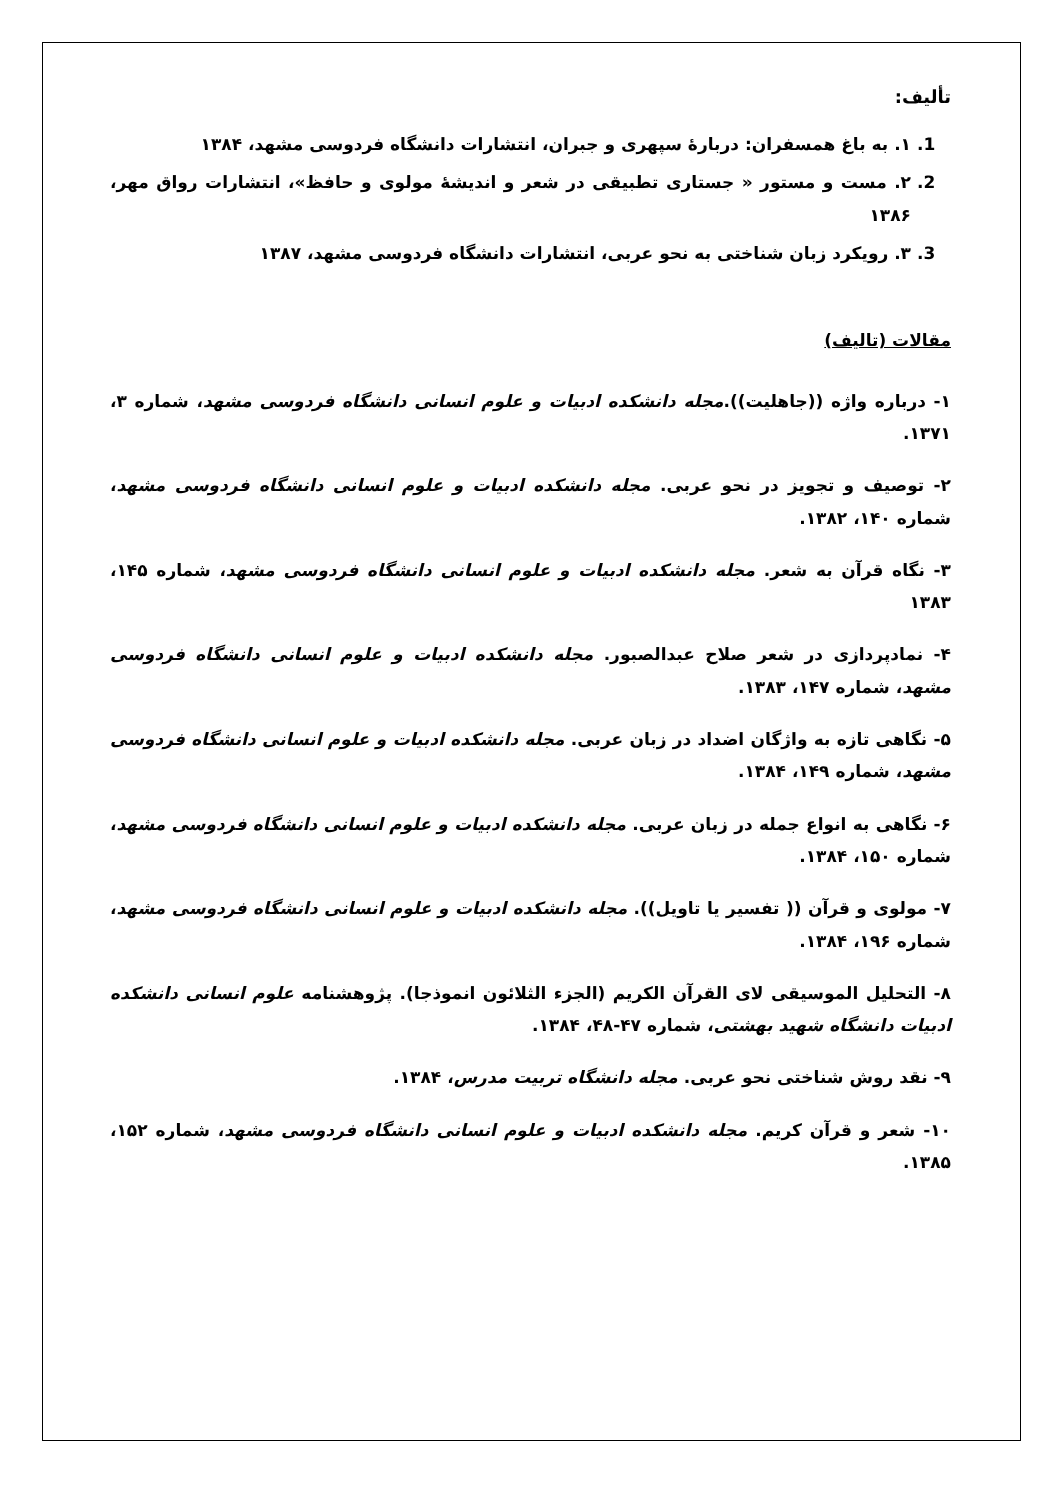تألیف:
1. ۱. به باغ همسفران: دربارهٔ سپهری و جبران، انتشارات دانشگاه فردوسی مشهد، ۱۳۸۴
2. ۲. مست و مستور « جستاری تطبیقی در شعر و اندیشهٔ مولوی و حافظ»، انتشارات رواق مهر، ۱۳۸۶
3. ۳. رویکرد زبان شناختی به نحو عربی، انتشارات دانشگاه فردوسی مشهد، ۱۳۸۷
مقالات (تالیف)
۱- درباره واژه ((جاهلیت)).مجله دانشکده ادبیات و علوم انسانی دانشگاه فردوسی مشهد، شماره ۳، ۱۳۷۱.
۲- توصیف و تجویز در نحو عربی. مجله دانشکده ادبیات و علوم انسانی دانشگاه فردوسی مشهد، شماره ۱۴۰، ۱۳۸۲.
۳- نگاه قرآن به شعر. مجله دانشکده ادبیات و علوم انسانی دانشگاه فردوسی مشهد، شماره ۱۴۵، ۱۳۸۳
۴- نمادپردازی در شعر صلاح عبدالصبور. مجله دانشکده ادبیات و علوم انسانی دانشگاه فردوسی مشهد، شماره ۱۴۷، ۱۳۸۳.
۵- نگاهی تازه به واژگان اضداد در زبان عربی. مجله دانشکده ادبیات و علوم انسانی دانشگاه فردوسی مشهد، شماره ۱۴۹، ۱۳۸۴.
۶- نگاهی به انواع جمله در زبان عربی. مجله دانشکده ادبیات و علوم انسانی دانشگاه فردوسی مشهد، شماره ۱۵۰، ۱۳۸۴.
۷- مولوی و قرآن (( تفسیر یا تاویل)). مجله دانشکده ادبیات و علوم انسانی دانشگاه فردوسی مشهد، شماره ۱۹۶، ۱۳۸۴.
۸- التحلیل الموسیقی لای القرآن الکریم (الجزء الثلائون انموذجا). پژوهشنامه علوم انسانی دانشکده ادبیات دانشگاه شهید بهشتی، شماره ۴۷-۴۸، ۱۳۸۴.
۹- نقد روش شناختی نحو عربی. مجله دانشگاه تربیت مدرس، ۱۳۸۴.
۱۰- شعر و قرآن کریم. مجله دانشکده ادبیات و علوم انسانی دانشگاه فردوسی مشهد، شماره ۱۵۲، ۱۳۸۵.